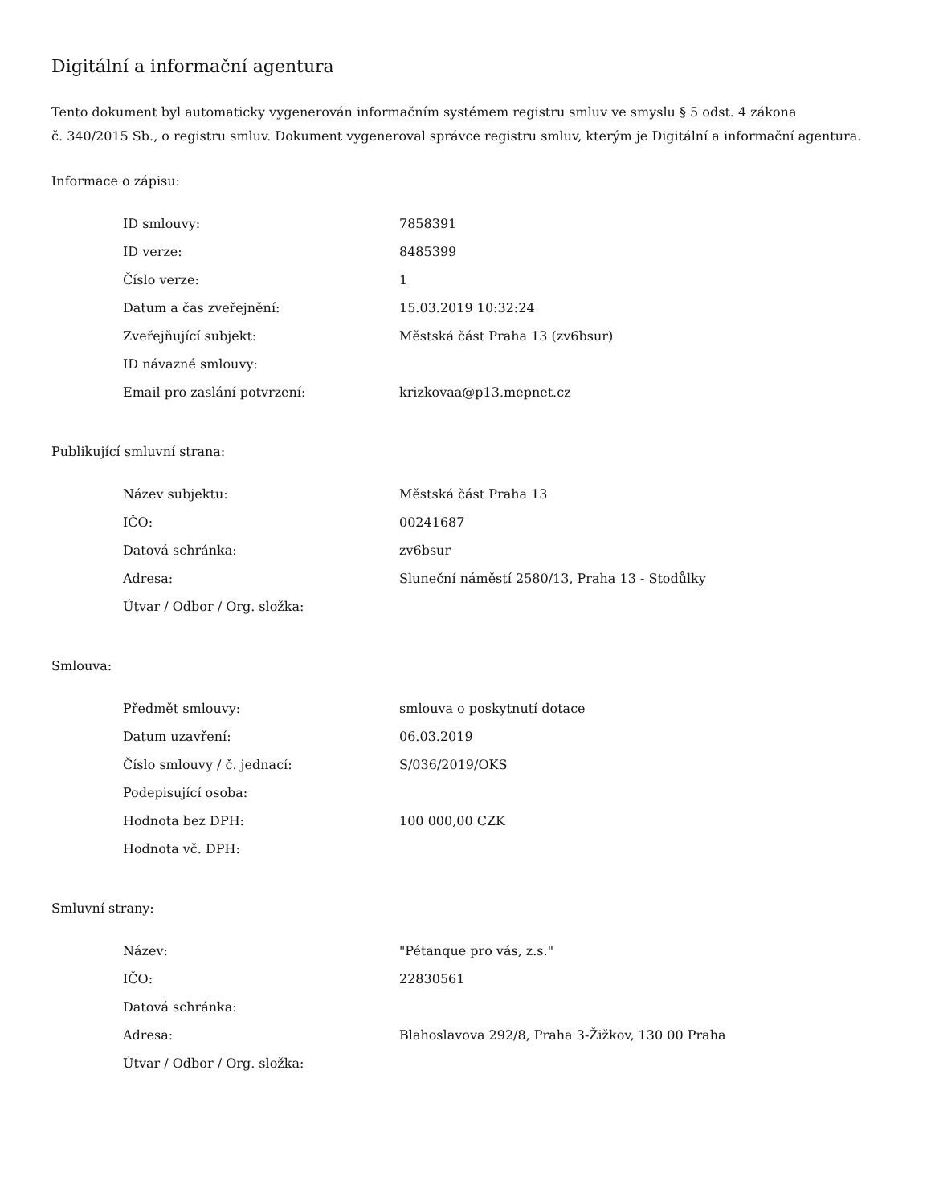Digitální a informační agentura
Tento dokument byl automaticky vygenerován informačním systémem registru smluv ve smyslu § 5 odst. 4 zákona
č. 340/2015 Sb., o registru smluv. Dokument vygeneroval správce registru smluv, kterým je Digitální a informační agentura.
Informace o zápisu:
| ID smlouvy: | 7858391 |
| ID verze: | 8485399 |
| Číslo verze: | 1 |
| Datum a čas zveřejnění: | 15.03.2019 10:32:24 |
| Zveřejňující subjekt: | Městská část Praha 13 (zv6bsur) |
| ID návazné smlouvy: | |
| Email pro zaslání potvrzení: | krizkovaa@p13.mepnet.cz |
Publikující smluvní strana:
| Název subjektu: | Městská část Praha 13 |
| IČO: | 00241687 |
| Datová schránka: | zv6bsur |
| Adresa: | Sluneční náměstí 2580/13, Praha 13 - Stodůlky |
| Útvar / Odbor / Org. složka: | |
Smlouva:
| Předmět smlouvy: | smlouva o poskytnutí dotace |
| Datum uzavření: | 06.03.2019 |
| Číslo smlouvy / č. jednací: | S/036/2019/OKS |
| Podepisující osoba: | |
| Hodnota bez DPH: | 100 000,00 CZK |
| Hodnota vč. DPH: | |
Smluvní strany:
| Název: | "Pétanque pro vás, z.s." |
| IČO: | 22830561 |
| Datová schránka: | |
| Adresa: | Blahoslavova 292/8, Praha 3-Žižkov, 130 00 Praha |
| Útvar / Odbor / Org. složka: | |